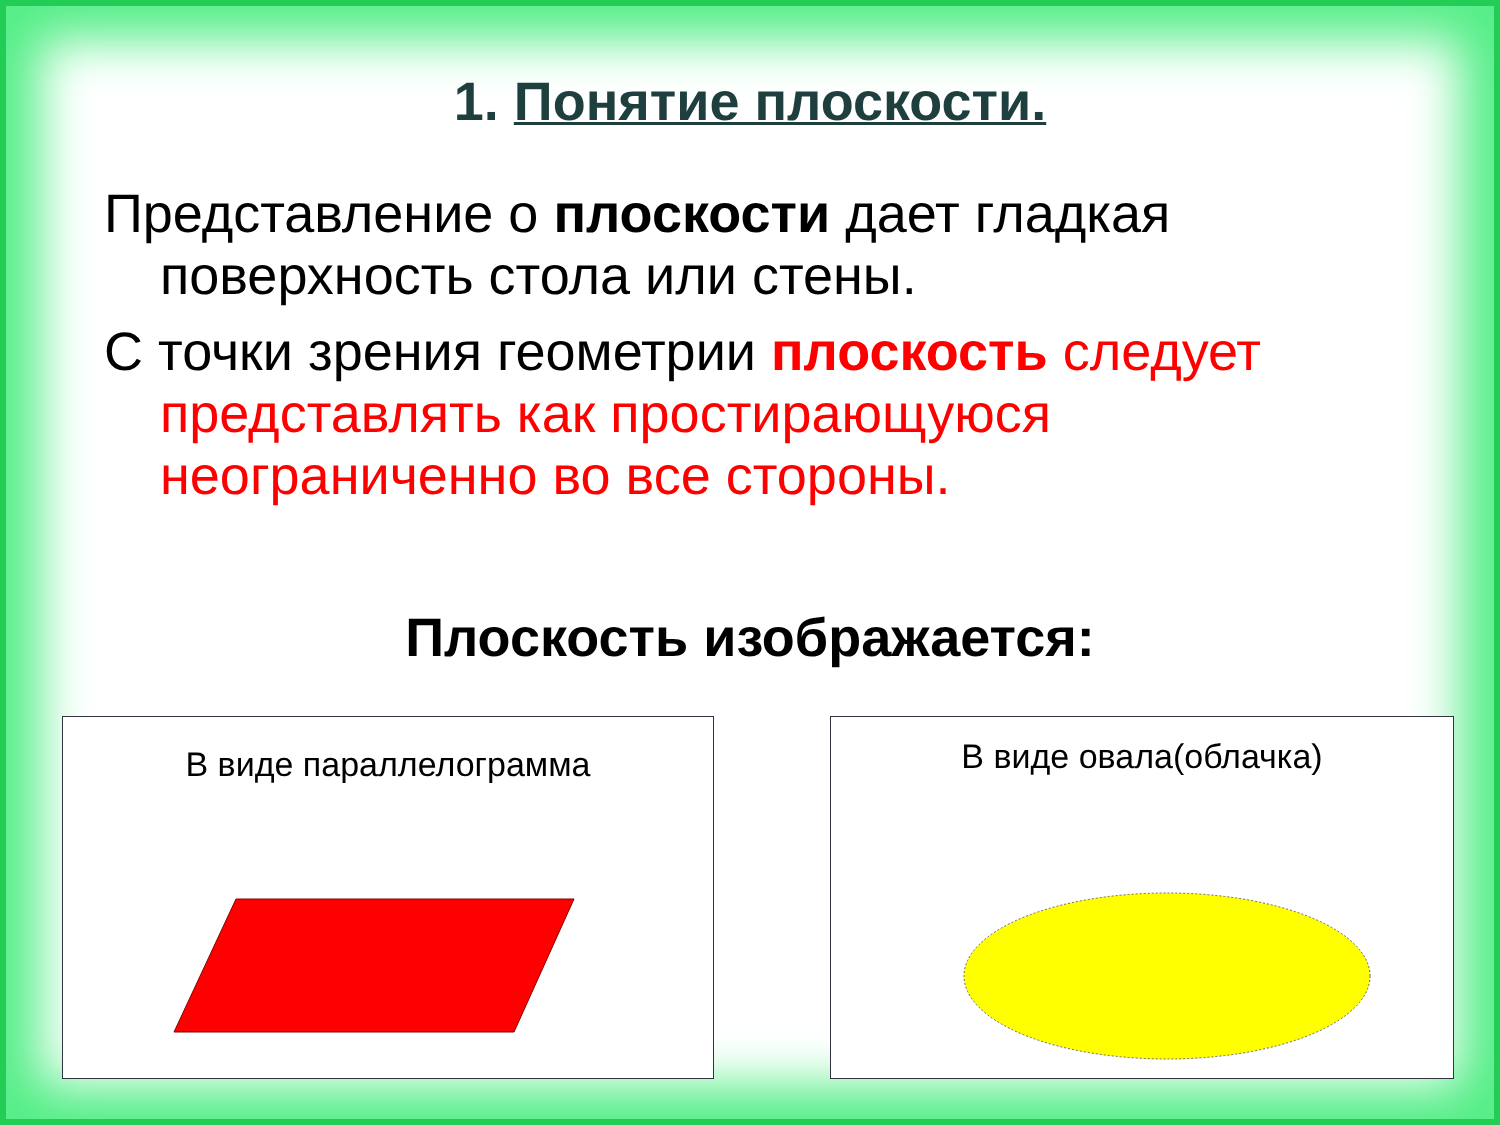1. Понятие плоскости.
Представление о плоскости дает гладкая поверхность стола или стены.
С точки зрения геометрии плоскость следует представлять как простирающуюся неограниченно во все стороны.
Плоскость изображается:
В виде параллелограмма
В виде овала(облачка)